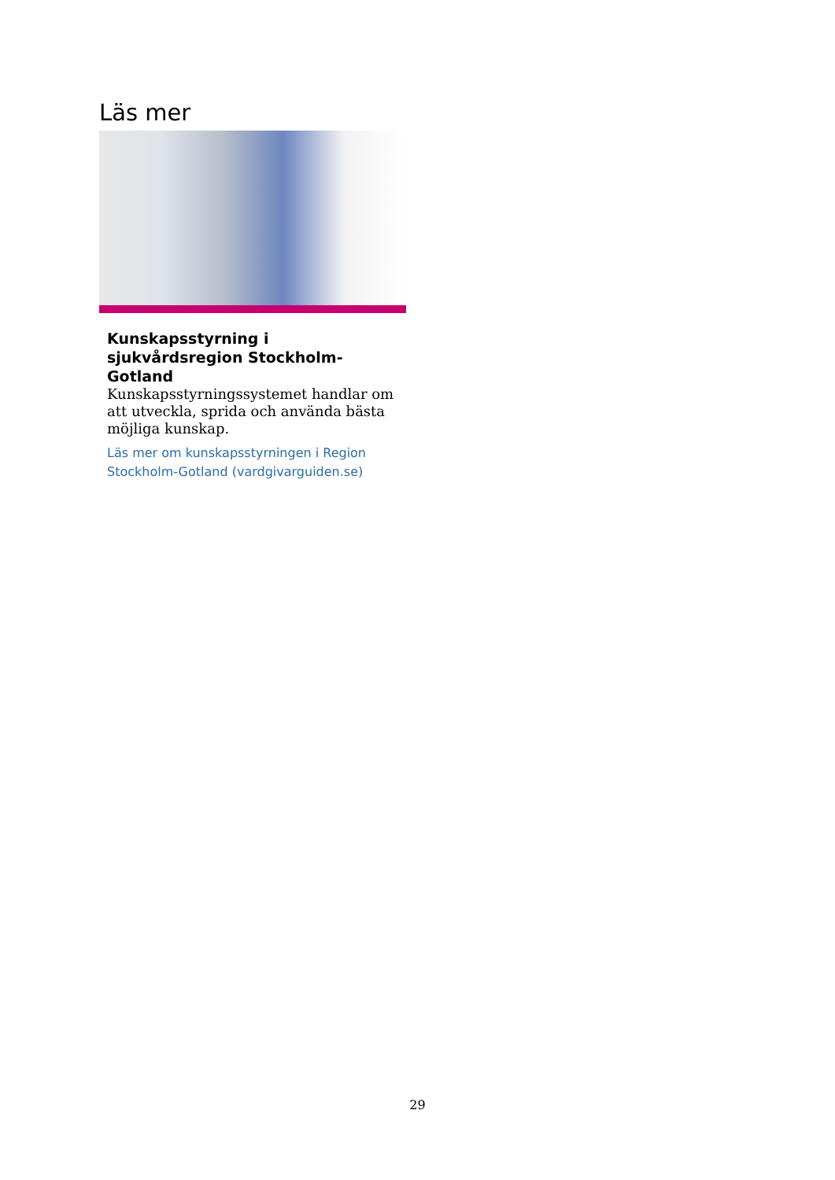Läs mer
Kunskapsstyrning i sjukvårdsregion Stockholm-Gotland
Kunskapsstyrningssystemet handlar om att utveckla, sprida och använda bästa möjliga kunskap.
Läs mer om kunskapsstyrningen i Region Stockholm-Gotland (vardgivarguiden.se)
29